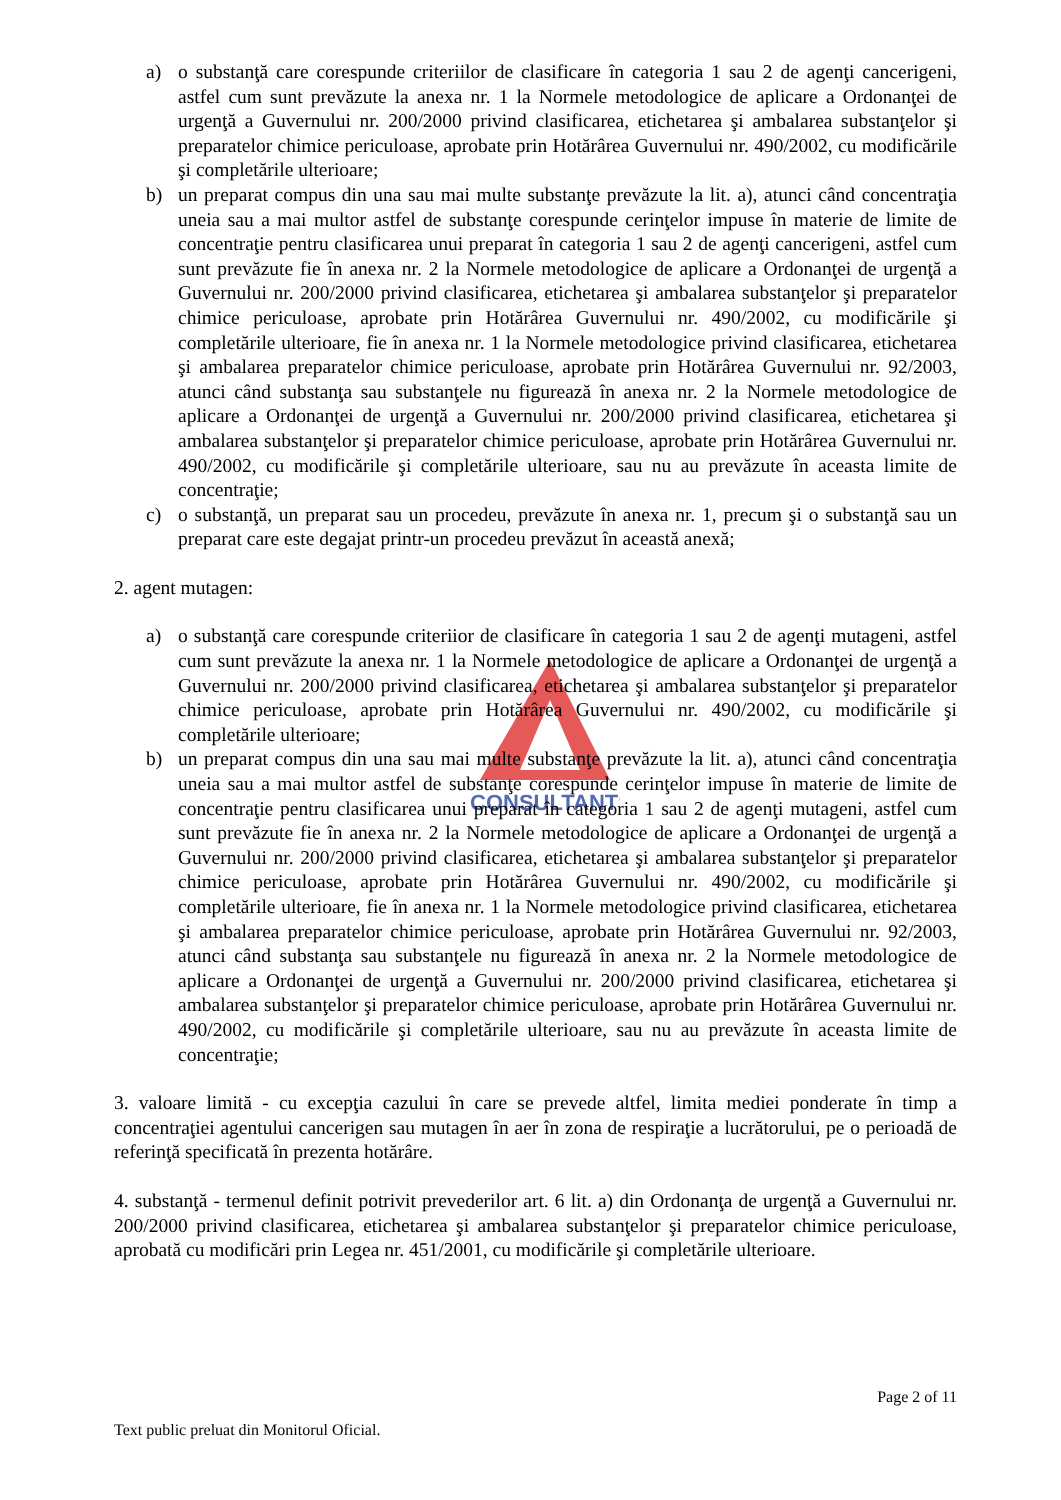CONSULTANTS
a) o substanţă care corespunde criteriilor de clasificare în categoria 1 sau 2 de agenţi cancerigeni, astfel cum sunt prevăzute la anexa nr. 1 la Normele metodologice de aplicare a Ordonanţei de urgenţă a Guvernului nr. 200/2000 privind clasificarea, etichetarea şi ambalarea substanţelor şi preparatelor chimice periculoase, aprobate prin Hotărârea Guvernului nr. 490/2002, cu modificările şi completările ulterioare;
b) un preparat compus din una sau mai multe substanţe prevăzute la lit. a), atunci când concentraţia uneia sau a mai multor astfel de substanţe corespunde cerinţelor impuse în materie de limite de concentraţie pentru clasificarea unui preparat în categoria 1 sau 2 de agenţi cancerigeni, astfel cum sunt prevăzute fie în anexa nr. 2 la Normele metodologice de aplicare a Ordonanţei de urgenţă a Guvernului nr. 200/2000 privind clasificarea, etichetarea şi ambalarea substanţelor şi preparatelor chimice periculoase, aprobate prin Hotărârea Guvernului nr. 490/2002, cu modificările şi completările ulterioare, fie în anexa nr. 1 la Normele metodologice privind clasificarea, etichetarea şi ambalarea preparatelor chimice periculoase, aprobate prin Hotărârea Guvernului nr. 92/2003, atunci când substanţa sau substanţele nu figurează în anexa nr. 2 la Normele metodologice de aplicare a Ordonanţei de urgenţă a Guvernului nr. 200/2000 privind clasificarea, etichetarea şi ambalarea substanţelor şi preparatelor chimice periculoase, aprobate prin Hotărârea Guvernului nr. 490/2002, cu modificările şi completările ulterioare, sau nu au prevăzute în aceasta limite de concentraţie;
c) o substanţă, un preparat sau un procedeu, prevăzute în anexa nr. 1, precum şi o substanţă sau un preparat care este degajat printr-un procedeu prevăzut în această anexă;
2. agent mutagen:
a) o substanţă care corespunde criteriior de clasificare în categoria 1 sau 2 de agenţi mutageni, astfel cum sunt prevăzute la anexa nr. 1 la Normele metodologice de aplicare a Ordonanţei de urgenţă a Guvernului nr. 200/2000 privind clasificarea, etichetarea şi ambalarea substanţelor şi preparatelor chimice periculoase, aprobate prin Hotărârea Guvernului nr. 490/2002, cu modificările şi completările ulterioare;
b) un preparat compus din una sau mai multe substanţe prevăzute la lit. a), atunci când concentraţia uneia sau a mai multor astfel de substanţe corespunde cerinţelor impuse în materie de limite de concentraţie pentru clasificarea unui preparat în categoria 1 sau 2 de agenţi mutageni, astfel cum sunt prevăzute fie în anexa nr. 2 la Normele metodologice de aplicare a Ordonanţei de urgenţă a Guvernului nr. 200/2000 privind clasificarea, etichetarea şi ambalarea substanţelor şi preparatelor chimice periculoase, aprobate prin Hotărârea Guvernului nr. 490/2002, cu modificările şi completările ulterioare, fie în anexa nr. 1 la Normele metodologice privind clasificarea, etichetarea şi ambalarea preparatelor chimice periculoase, aprobate prin Hotărârea Guvernului nr. 92/2003, atunci când substanţa sau substanţele nu figurează în anexa nr. 2 la Normele metodologice de aplicare a Ordonanţei de urgenţă a Guvernului nr. 200/2000 privind clasificarea, etichetarea şi ambalarea substanţelor şi preparatelor chimice periculoase, aprobate prin Hotărârea Guvernului nr. 490/2002, cu modificările şi completările ulterioare, sau nu au prevăzute în aceasta limite de concentraţie;
3. valoare limită - cu excepţia cazului în care se prevede altfel, limita mediei ponderate în timp a concentraţiei agentului cancerigen sau mutagen în aer în zona de respiraţie a lucrătorului, pe o perioadă de referinţă specificată în prezenta hotărâre.
4. substanţă - termenul definit potrivit prevederilor art. 6 lit. a) din Ordonanţa de urgenţă a Guvernului nr. 200/2000 privind clasificarea, etichetarea şi ambalarea substanţelor şi preparatelor chimice periculoase, aprobată cu modificări prin Legea nr. 451/2001, cu modificările şi completările ulterioare.
Page 2 of 11
Text public preluat din Monitorul Oficial.